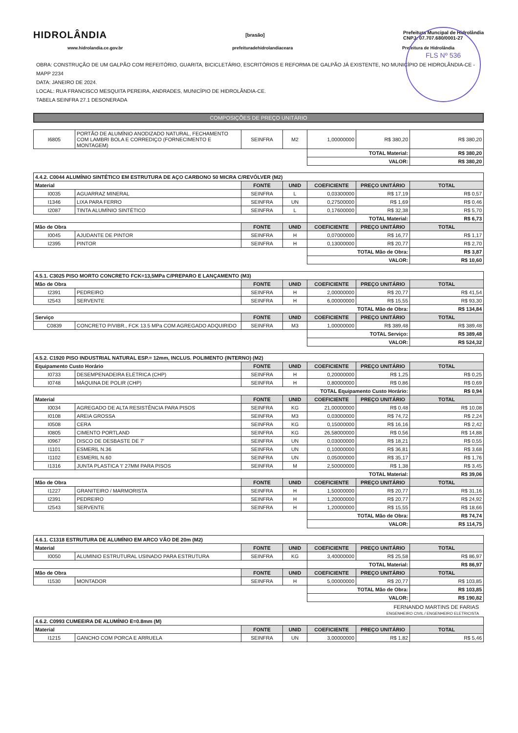FLS Nº 536
HIDROLÂNDIA
[brasão]
Prefeitura Muncipal de Hidrolândia
CNPJ: 07.707.680/0001-27
www.hidrolandia.ce.gov.br prefeituradehidrolandiaceara Prefeitura de Hidrolândia
OBRA: CONSTRUÇÃO DE UM GALPÃO COM REFEITÓRIO, GUARITA, BICICLETÁRIO, ESCRITÓRIOS E REFORMA DE GALPÃO JÁ EXISTENTE, NO MUNICÍPIO DE HIDROLÂNDIA-CE - MAPP 2234
DATA: JANEIRO DE 2024.
LOCAL: RUA FRANCISCO MESQUITA PEREIRA, ANDRADES, MUNICÍPIO DE HIDROLÂNDIA-CE.
TABELA SEINFRA 27.1 DESONERADA
COMPOSIÇÕES DE PREÇO UNITÁRIO
| I6805 | PORTÃO DE ALUMÍNIO ANODIZADO NATURAL, FECHAMENTO COM LAMBRI BOLA E CORREDIÇO (FORNECIMENTO E MONTAGEM) | SEINFRA | M2 | 1,00000000 | R$ 380,20 | R$ 380,20 |
| | | | | TOTAL Material: | | R$ 380,20 |
| | | | | VALOR: | | R$ 380,20 |
| 4.4.2. C0044 ALUMÍNIO SINTÉTICO EM ESTRUTURA DE AÇO CARBONO 50 MICRA C/REVÓLVER (M2) | | | | | | |
| --- | --- | --- | --- | --- | --- | --- |
| Material | | FONTE | UNID | COEFICIENTE | PREÇO UNITÁRIO | TOTAL |
| I0035 | AGUARRAZ MINERAL | SEINFRA | L | 0,03300000 | R$ 17,19 | R$ 0,57 |
| I1346 | LIXA PARA FERRO | SEINFRA | UN | 0,27500000 | R$ 1,69 | R$ 0,46 |
| I2087 | TINTA ALUMÍNIO SINTÉTICO | SEINFRA | L | 0,17600000 | R$ 32,38 | R$ 5,70 |
| | | | | TOTAL Material: | | R$ 6,73 |
| Mão de Obra | | FONTE | UNID | COEFICIENTE | PREÇO UNITÁRIO | TOTAL |
| I0045 | AJUDANTE DE PINTOR | SEINFRA | H | 0,07000000 | R$ 16,77 | R$ 1,17 |
| I2395 | PINTOR | SEINFRA | H | 0,13000000 | R$ 20,77 | R$ 2,70 |
| | | | | TOTAL Mão de Obra: | | R$ 3,87 |
| | | | | VALOR: | | R$ 10,60 |
| 4.5.1. C3025 PISO MORTO CONCRETO FCK=13,5MPa C/PREPARO E LANÇAMENTO (M3) | | | | | | |
| --- | --- | --- | --- | --- | --- | --- |
| Mão de Obra | | FONTE | UNID | COEFICIENTE | PREÇO UNITÁRIO | TOTAL |
| I2391 | PEDREIRO | SEINFRA | H | 2,00000000 | R$ 20,77 | R$ 41,54 |
| I2543 | SERVENTE | SEINFRA | H | 6,00000000 | R$ 15,55 | R$ 93,30 |
| | | | | TOTAL Mão de Obra: | | R$ 134,84 |
| Serviço | | FONTE | UNID | COEFICIENTE | PREÇO UNITÁRIO | TOTAL |
| C0839 | CONCRETO P/VIBR., FCK 13.5 MPa COM AGREGADO ADQUIRIDO | SEINFRA | M3 | 1,00000000 | R$ 389,48 | R$ 389,48 |
| | | | | TOTAL Serviço: | | R$ 389,48 |
| | | | | VALOR: | | R$ 524,32 |
| 4.5.2. C1920 PISO INDUSTRIAL NATURAL ESP.= 12mm, INCLUS. POLIMENTO (INTERNO) (M2) | | | | | | |
| --- | --- | --- | --- | --- | --- | --- |
| Equipamento Custo Horário | | FONTE | UNID | COEFICIENTE | PREÇO UNITÁRIO | TOTAL |
| I0733 | DESEMPENADEIRA ELÉTRICA (CHP) | SEINFRA | H | 0,20000000 | R$ 1,25 | R$ 0,25 |
| I0748 | MÁQUINA DE POLIR (CHP) | SEINFRA | H | 0,80000000 | R$ 0,86 | R$ 0,69 |
| | | | | TOTAL Equipamento Custo Horário: | | R$ 0,94 |
| Material | | FONTE | UNID | COEFICIENTE | PREÇO UNITÁRIO | TOTAL |
| I0034 | AGREGADO DE ALTA RESISTÊNCIA PARA PISOS | SEINFRA | KG | 21,00000000 | R$ 0,48 | R$ 10,08 |
| I0108 | AREIA GROSSA | SEINFRA | M3 | 0,03000000 | R$ 74,72 | R$ 2,24 |
| I0508 | CERA | SEINFRA | KG | 0,15000000 | R$ 16,16 | R$ 2,42 |
| I0805 | CIMENTO PORTLAND | SEINFRA | KG | 26,58000000 | R$ 0,56 | R$ 14,88 |
| I0967 | DISCO DE DESBASTE DE 7' | SEINFRA | UN | 0,03000000 | R$ 18,21 | R$ 0,55 |
| I1101 | ESMERIL N.36 | SEINFRA | UN | 0,10000000 | R$ 36,81 | R$ 3,68 |
| I1102 | ESMERIL N.60 | SEINFRA | UN | 0,05000000 | R$ 35,17 | R$ 1,76 |
| I1316 | JUNTA PLASTICA 'I' 27MM PARA PISOS | SEINFRA | M | 2,50000000 | R$ 1,38 | R$ 3,45 |
| | | | | TOTAL Material: | | R$ 39,06 |
| Mão de Obra | | FONTE | UNID | COEFICIENTE | PREÇO UNITÁRIO | TOTAL |
| I1227 | GRANITEIRO / MARMORISTA | SEINFRA | H | 1,50000000 | R$ 20,77 | R$ 31,16 |
| I2391 | PEDREIRO | SEINFRA | H | 1,20000000 | R$ 20,77 | R$ 24,92 |
| I2543 | SERVENTE | SEINFRA | H | 1,20000000 | R$ 15,55 | R$ 18,66 |
| | | | | TOTAL Mão de Obra: | | R$ 74,74 |
| | | | | VALOR: | | R$ 114,75 |
| 4.6.1. C1318 ESTRUTURA DE ALUMÍNIO EM ARCO VÃO DE 20m (M2) | | | | | | |
| --- | --- | --- | --- | --- | --- | --- |
| Material | | FONTE | UNID | COEFICIENTE | PREÇO UNITÁRIO | TOTAL |
| I0050 | ALUMINIO ESTRUTURAL USINADO PARA ESTRUTURA | SEINFRA | KG | 3,40000000 | R$ 25,58 | R$ 86,97 |
| | | | | TOTAL Material: | | R$ 86,97 |
| Mão de Obra | | FONTE | UNID | COEFICIENTE | PREÇO UNITÁRIO | TOTAL |
| I1530 | MONTADOR | SEINFRA | H | 5,00000000 | R$ 20,77 | R$ 103,85 |
| | | | | TOTAL Mão de Obra: | | R$ 103,85 |
| | | | | VALOR: | | R$ 190,82 |
FERNANDO MARTINS DE FARIAS
ENGENHEIRO CIVIL / ENGENHEIRO ELETRICISTA
| 4.6.2. C0993 CUMEEIRA DE ALUMÍNIO E=0.8mm (M) | | | | | | |
| --- | --- | --- | --- | --- | --- | --- |
| Material | | FONTE | UNID | COEFICIENTE | PREÇO UNITÁRIO | TOTAL |
| I1215 | GANCHO COM PORCA E ARRUELA | SEINFRA | UN | 3,00000000 | R$ 1,82 | R$ 5,46 |